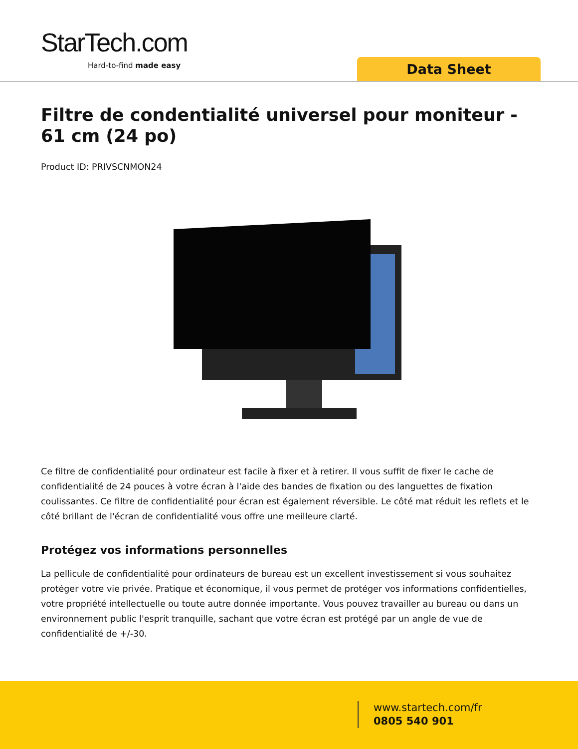StarTech.com
Hard-to-find made easy Data Sheet
Filtre de condentialité universel pour moniteur - 61 cm (24 po)
Product ID: PRIVSCNMON24
Ce filtre de confidentialité pour ordinateur est facile à fixer et à retirer. Il vous suffit de fixer le cache de confidentialité de 24 pouces à votre écran à l'aide des bandes de fixation ou des languettes de fixation coulissantes. Ce filtre de confidentialité pour écran est également réversible. Le côté mat réduit les reflets et le côté brillant de l'écran de confidentialité vous offre une meilleure clarté.
Protégez vos informations personnelles
La pellicule de confidentialité pour ordinateurs de bureau est un excellent investissement si vous souhaitez protéger votre vie privée. Pratique et économique, il vous permet de protéger vos informations confidentielles, votre propriété intellectuelle ou toute autre donnée importante. Vous pouvez travailler au bureau ou dans un environnement public l'esprit tranquille, sachant que votre écran est protégé par un angle de vue de confidentialité de +/-30.
www.startech.com/fr
0805 540 901